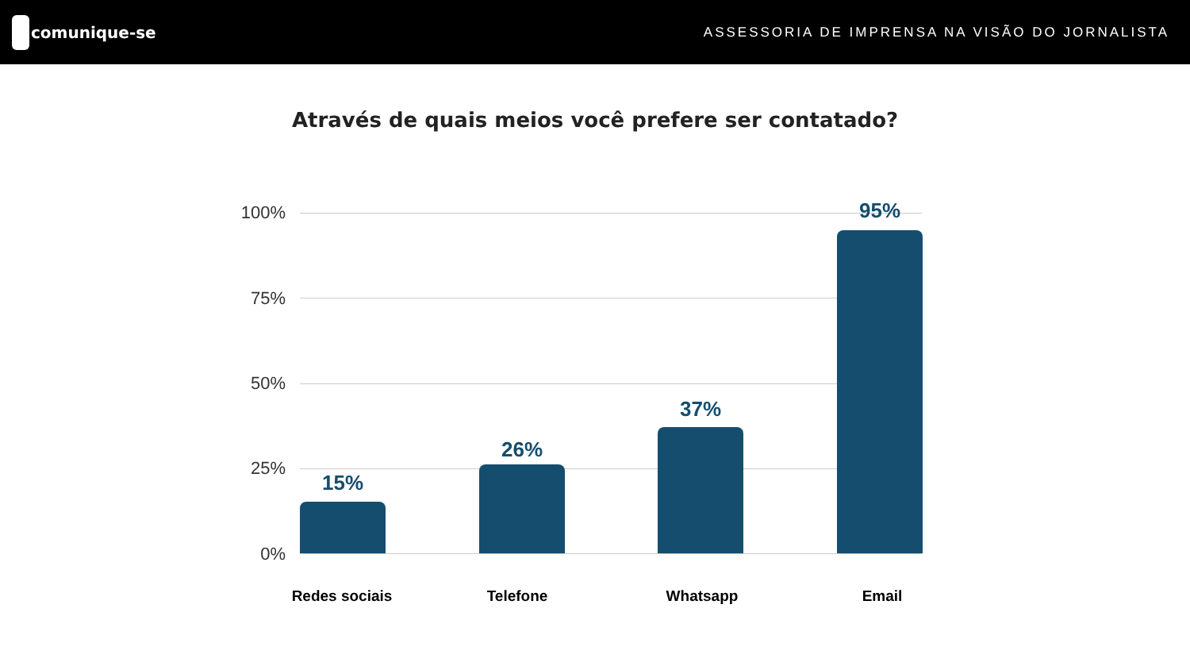comunique-se
ASSESSORIA DE IMPRENSA NA VISÃO DO JORNALISTA
Através de quais meios você prefere ser contatado?
100%
75%
50%
25%
0%
15%
26%
37%
95%
Redes sociais Telefone Whatsapp Email